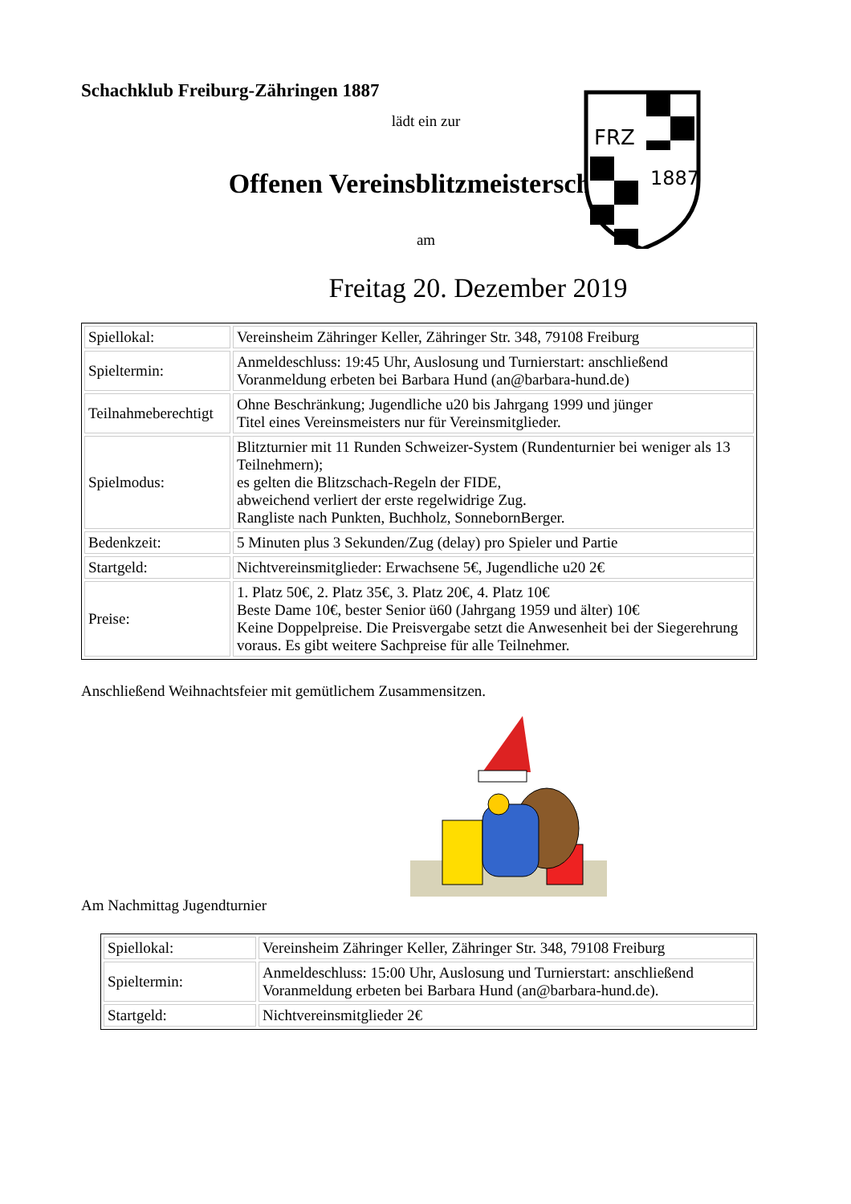Schachklub Freiburg-Zähringen 1887
lädt ein zur
Offenen Vereinsblitzmeisterschaft
am
Freitag 20. Dezember 2019
FRZ
1887
| Spiellokal: | Vereinsheim Zähringer Keller, Zähringer Str. 348, 79108 Freiburg |
| Spieltermin: | Anmeldeschluss: 19:45 Uhr, Auslosung und Turnierstart: anschließend Voranmeldung erbeten bei Barbara Hund (an@barbara-hund.de) |
| Teilnahmeberechtigt | Ohne Beschränkung; Jugendliche u20 bis Jahrgang 1999 und jünger Titel eines Vereinsmeisters nur für Vereinsmitglieder. |
| Spielmodus: | Blitzturnier mit 11 Runden Schweizer-System (Rundenturnier bei weniger als 13 Teilnehmern); es gelten die Blitzschach-Regeln der FIDE, abweichend verliert der erste regelwidrige Zug. Rangliste nach Punkten, Buchholz, SonnebornBerger. |
| Bedenkzeit: | 5 Minuten plus 3 Sekunden/Zug (delay) pro Spieler und Partie |
| Startgeld: | Nichtvereinsmitglieder: Erwachsene 5€, Jugendliche u20 2€ |
| Preise: | 1. Platz 50€, 2. Platz 35€, 3. Platz 20€, 4. Platz 10€ Beste Dame 10€, bester Senior ü60 (Jahrgang 1959 und älter) 10€ Keine Doppelpreise. Die Preisvergabe setzt die Anwesenheit bei der Siegerehrung voraus. Es gibt weitere Sachpreise für alle Teilnehmer. |
Anschließend Weihnachtsfeier mit gemütlichem Zusammensitzen.
Am Nachmittag Jugendturnier
| Spiellokal: | Vereinsheim Zähringer Keller, Zähringer Str. 348, 79108 Freiburg |
| Spieltermin: | Anmeldeschluss: 15:00 Uhr, Auslosung und Turnierstart: anschließend Voranmeldung erbeten bei Barbara Hund (an@barbara-hund.de) . |
| Startgeld: | Nichtvereinsmitglieder 2€ |